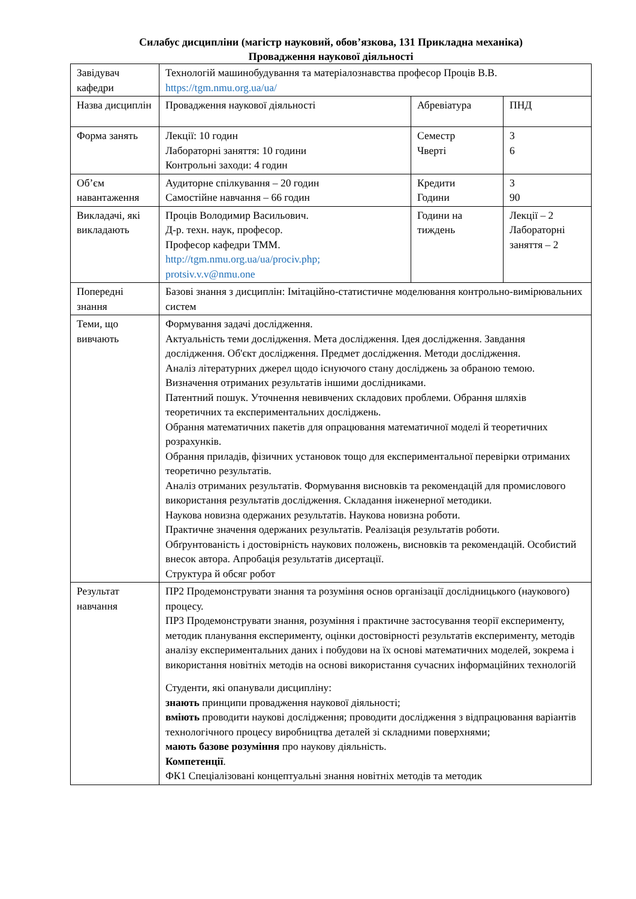Силабус дисципліни (магістр науковий, обов’язкова, 131 Прикладна механіка)
Провадження наукової діяльності
| Завідувач кафедри | Технологій машинобудування та матеріалознавства професор Проців В.В. https://tgm.nmu.org.ua/ua/ | | |
| Назва дисциплін | Провадження наукової діяльності | Абревіатура | ПНД |
| Форма занять | Лекції: 10 годин Лабораторні заняття: 10 години Контрольні заходи: 4 годин | Семестр Чверті | 3 6 |
| Об’єм навантаження | Аудиторне спілкування – 20 годин Самостійне навчання – 66 годин | Кредити Години | 3 90 |
| Викладачі, які викладають | Проців Володимир Васильович. Д-р. техн. наук, професор. Професор кафедри ТММ. http://tgm.nmu.org.ua/ua/prociv.php; protsiv.v.v@nmu.one | Години на тиждень | Лекції – 2 Лабораторні заняття – 2 |
| Попередні знання | Базові знання з дисциплін: Імітаційно-статистичне моделювання контрольно-вимірювальних систем | | |
| Теми, що вивчають | Формування задачі дослідження. Актуальність теми дослідження. Мета дослідження. Ідея дослідження. Завдання дослідження. Об'єкт дослідження. Предмет дослідження. Методи дослідження. Аналіз літературних джерел щодо існуючого стану досліджень за обраною темою. Визначення отриманих результатів іншими дослідниками. Патентний пошук. Уточнення невивчених складових проблеми. Обрання шляхів теоретичних та експериментальних досліджень. Обрання математичних пакетів для опрацювання математичної моделі й теоретичних розрахунків. Обрання приладів, фізичних установок тощо для експериментальної перевірки отриманих теоретично результатів. Аналіз отриманих результатів. Формування висновків та рекомендацій для промислового використання результатів дослідження. Складання інженерної методики. Наукова новизна одержаних результатів. Наукова новизна роботи. Практичне значення одержаних результатів. Реалізація результатів роботи. Обґрунтованість і достовірність наукових положень, висновків та рекомендацій. Особистий внесок автора. Апробація результатів дисертації. Структура й обсяг робот | | |
| Результат навчання | ПР2 Продемонструвати знання та розуміння основ організації дослідницького (наукового) процесу. ПР3 Продемонструвати знання, розуміння і практичне застосування теорії експерименту, методик планування експерименту, оцінки достовірності результатів експерименту, методів аналізу експериментальних даних і побудови на їх основі математичних моделей, зокрема і використання новітніх методів на основі використання сучасних інформаційних технологій Студенти, які опанували дисципліну: знають принципи провадження наукової діяльності; вміють проводити наукові дослідження; проводити дослідження з відпрацювання варіантів технологічного процесу виробництва деталей зі складними поверхнями; мають базове розуміння про наукову діяльність. Компетенції . ФК1 Спеціалізовані концептуальні знання новітніх методів та методик | | |